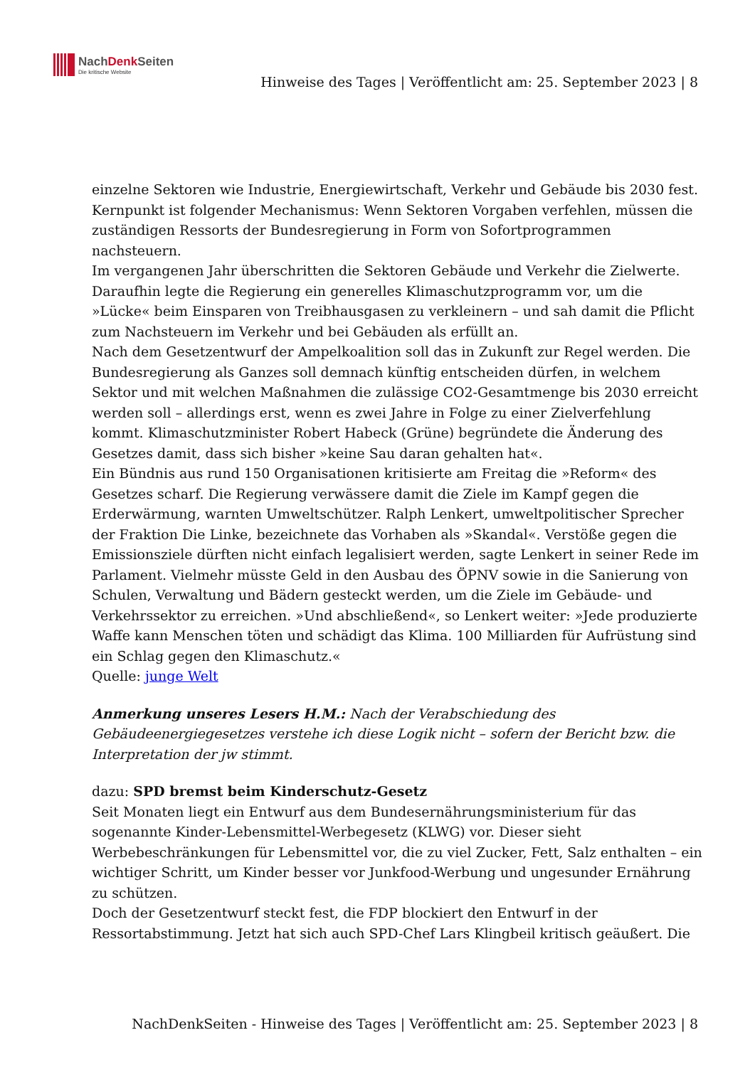NachDenk Seiten
Die kritische Website
Hinweise des Tages | Veröffentlicht am: 25. September 2023 | 8
einzelne Sektoren wie Industrie, Energiewirtschaft, Verkehr und Gebäude bis 2030 fest. Kernpunkt ist folgender Mechanismus: Wenn Sektoren Vorgaben verfehlen, müssen die zuständigen Ressorts der Bundesregierung in Form von Sofortprogrammen nachsteuern.
Im vergangenen Jahr überschritten die Sektoren Gebäude und Verkehr die Zielwerte. Daraufhin legte die Regierung ein generelles Klimaschutzprogramm vor, um die »Lücke« beim Einsparen von Treibhausgasen zu verkleinern – und sah damit die Pflicht zum Nachsteuern im Verkehr und bei Gebäuden als erfüllt an.
Nach dem Gesetzentwurf der Ampelkoalition soll das in Zukunft zur Regel werden. Die Bundesregierung als Ganzes soll demnach künftig entscheiden dürfen, in welchem Sektor und mit welchen Maßnahmen die zulässige CO2-Gesamtmenge bis 2030 erreicht werden soll – allerdings erst, wenn es zwei Jahre in Folge zu einer Zielverfehlung kommt. Klimaschutzminister Robert Habeck (Grüne) begründete die Änderung des Gesetzes damit, dass sich bisher »keine Sau daran gehalten hat«.
Ein Bündnis aus rund 150 Organisationen kritisierte am Freitag die »Reform« des Gesetzes scharf. Die Regierung verwässere damit die Ziele im Kampf gegen die Erderwärmung, warnten Umweltschützer. Ralph Lenkert, umweltpolitischer Sprecher der Fraktion Die Linke, bezeichnete das Vorhaben als »Skandal«. Verstöße gegen die Emissionsziele dürften nicht einfach legalisiert werden, sagte Lenkert in seiner Rede im Parlament. Vielmehr müsste Geld in den Ausbau des ÖPNV sowie in die Sanierung von Schulen, Verwaltung und Bädern gesteckt werden, um die Ziele im Gebäude- und Verkehrssektor zu erreichen. »Und abschließend«, so Lenkert weiter: »Jede produzierte Waffe kann Menschen töten und schädigt das Klima. 100 Milliarden für Aufrüstung sind ein Schlag gegen den Klimaschutz.«
Quelle: junge Welt
Anmerkung unseres Lesers H.M.: Nach der Verabschiedung des Gebäudeenergiegesetzes verstehe ich diese Logik nicht – sofern der Bericht bzw. die Interpretation der jw stimmt.
dazu: SPD bremst beim Kinderschutz-Gesetz
Seit Monaten liegt ein Entwurf aus dem Bundesernährungsministerium für das sogenannte Kinder-Lebensmittel-Werbegesetz (KLWG) vor. Dieser sieht Werbebeschränkungen für Lebensmittel vor, die zu viel Zucker, Fett, Salz enthalten – ein wichtiger Schritt, um Kinder besser vor Junkfood-Werbung und ungesunder Ernährung zu schützen.
Doch der Gesetzentwurf steckt fest, die FDP blockiert den Entwurf in der Ressortabstimmung. Jetzt hat sich auch SPD-Chef Lars Klingbeil kritisch geäußert. Die
NachDenkSeiten - Hinweise des Tages | Veröffentlicht am: 25. September 2023 | 8